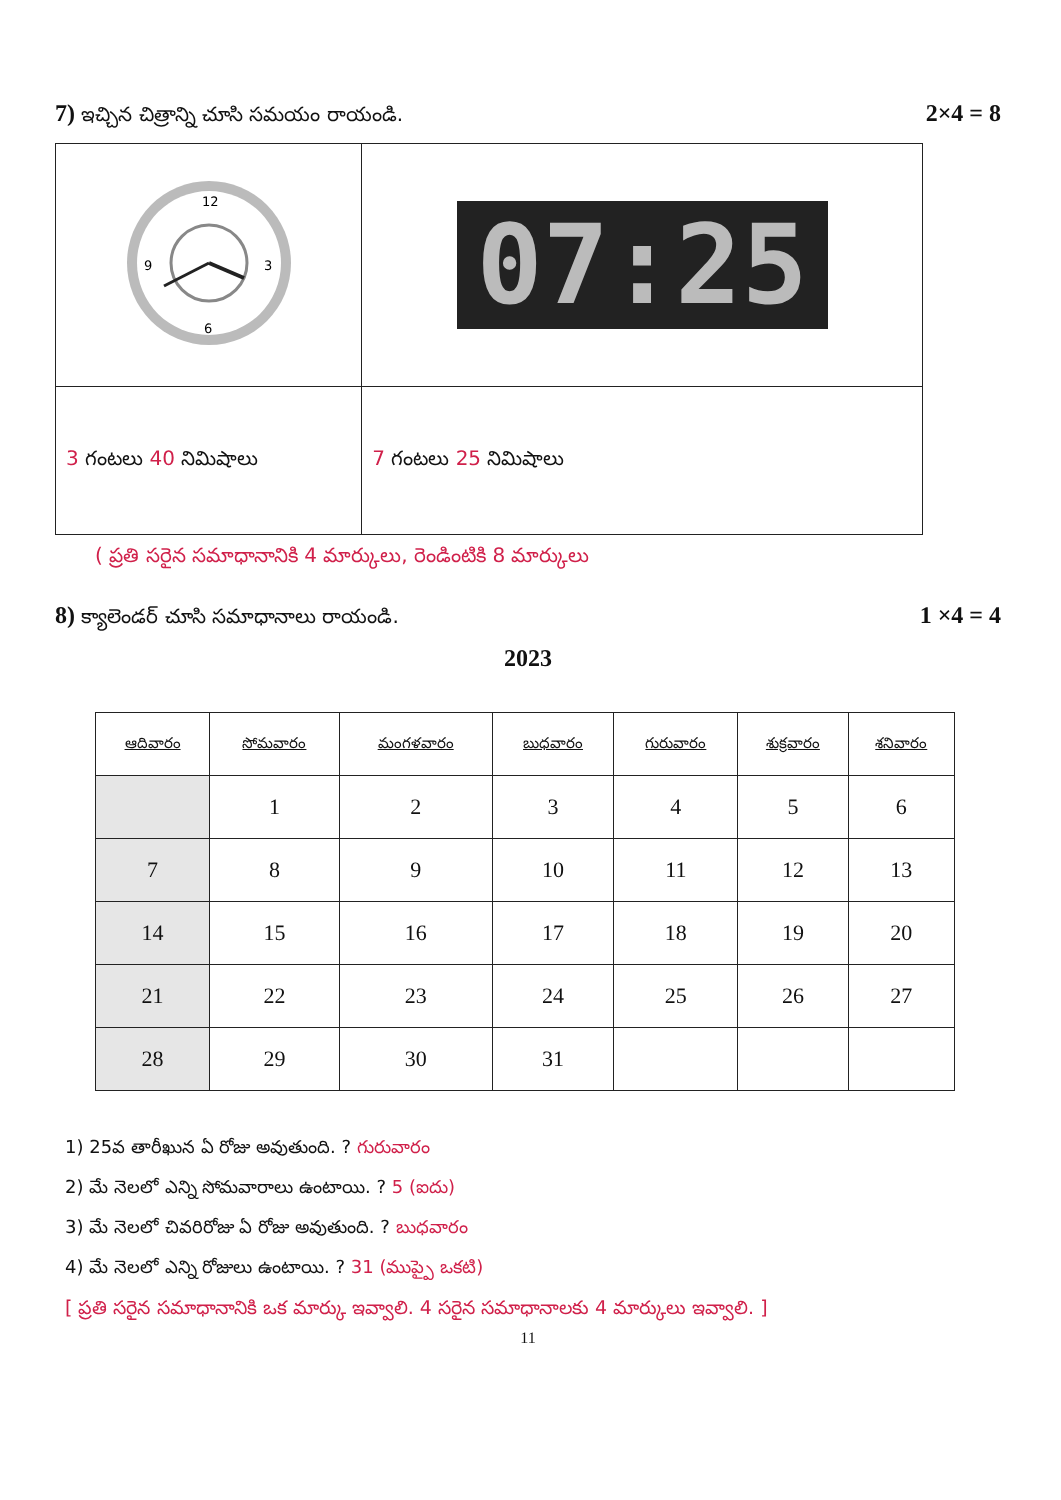7) ఇచ్చిన చిత్రాన్ని చూసి సమయం రాయండి. 2×4 = 8
| 12 3 6 9 | 07:25 |
| 3 గంటలు 40 నిమిషాలు | 7 గంటలు 25 నిమిషాలు |
( ప్రతి సరైన సమాధానానికి 4 మార్కులు, రెండింటికి 8 మార్కులు
8) క్యాలెండర్ చూసి సమాధానాలు రాయండి. 1 ×4 = 4
2023
| ఆదివారం | సోమవారం | మంగళవారం | బుధవారం | గురువారం | శుక్రవారం | శనివారం |
| --- | --- | --- | --- | --- | --- | --- |
| | 1 | 2 | 3 | 4 | 5 | 6 |
| 7 | 8 | 9 | 10 | 11 | 12 | 13 |
| 14 | 15 | 16 | 17 | 18 | 19 | 20 |
| 21 | 22 | 23 | 24 | 25 | 26 | 27 |
| 28 | 29 | 30 | 31 | | | |
1) 25వ తారీఖున ఏ రోజు అవుతుంది. ? గురువారం
2) మే నెలలో ఎన్ని సోమవారాలు ఉంటాయి. ? 5 (ఐదు)
3) మే నెలలో చివరిరోజు ఏ రోజు అవుతుంది. ? బుధవారం
4) మే నెలలో ఎన్ని రోజులు ఉంటాయి. ? 31 (ముప్పై ఒకటి)
[ ప్రతి సరైన సమాధానానికి ఒక మార్కు ఇవ్వాలి. 4 సరైన సమాధానాలకు 4 మార్కులు ఇవ్వాలి. ]
11